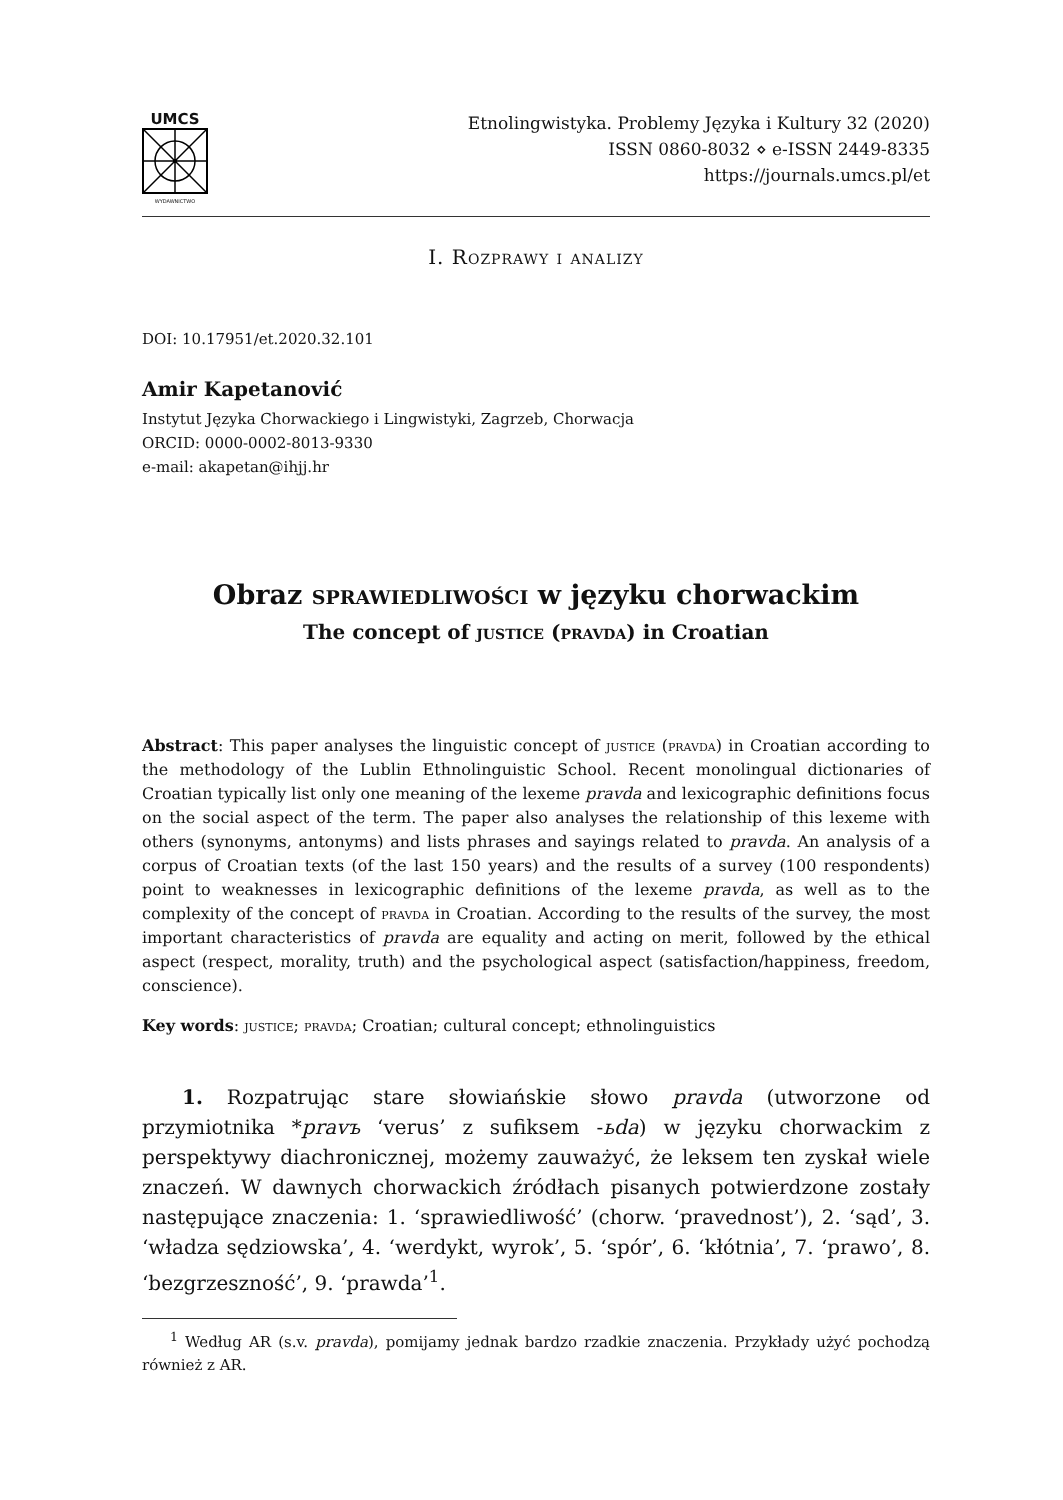UMCS
WYDAWNICTWO
Etnolingwistyka. Problemy Języka i Kultury 32 (2020)
ISSN 0860-8032 ⋄ e-ISSN 2449-8335
https://journals.umcs.pl/et
I. Rozprawy i analizy
DOI: 10.17951/et.2020.32.101
Amir Kapetanović
Instytut Języka Chorwackiego i Lingwistyki, Zagrzeb, Chorwacja
ORCID: 0000-0002-8013-9330
e-mail: akapetan@ihjj.hr
Obraz sprawiedliwości w języku chorwackim
The concept of justice (pravda) in Croatian
Abstract: This paper analyses the linguistic concept of justice (pravda) in Croatian according to the methodology of the Lublin Ethnolinguistic School. Recent monolingual dictionaries of Croatian typically list only one meaning of the lexeme pravda and lexicographic definitions focus on the social aspect of the term. The paper also analyses the relationship of this lexeme with others (synonyms, antonyms) and lists phrases and sayings related to pravda. An analysis of a corpus of Croatian texts (of the last 150 years) and the results of a survey (100 respondents) point to weaknesses in lexicographic definitions of the lexeme pravda, as well as to the complexity of the concept of pravda in Croatian. According to the results of the survey, the most important characteristics of pravda are equality and acting on merit, followed by the ethical aspect (respect, morality, truth) and the psychological aspect (satisfaction/happiness, freedom, conscience).
Key words: justice; pravda; Croatian; cultural concept; ethnolinguistics
1. Rozpatrując stare słowiańskie słowo pravda (utworzone od przymiotnika *pravъ ‘verus’ z sufiksem -ьda) w języku chorwackim z perspektywy diachronicznej, możemy zauważyć, że leksem ten zyskał wiele znaczeń. W dawnych chorwackich źródłach pisanych potwierdzone zostały następujące znaczenia: 1. ‘sprawiedliwość’ (chorw. ‘pravednost’), 2. ‘sąd’, 3. ‘władza sędziowska’, 4. ‘werdykt, wyrok’, 5. ‘spór’, 6. ‘kłótnia’, 7. ‘prawo’, 8. ‘bezgrzeszność’, 9. ‘prawda’<sup>1</sup>.
<sup>1</sup> Według AR (s.v. pravda), pomijamy jednak bardzo rzadkie znaczenia. Przykłady użyć pochodzą również z AR.